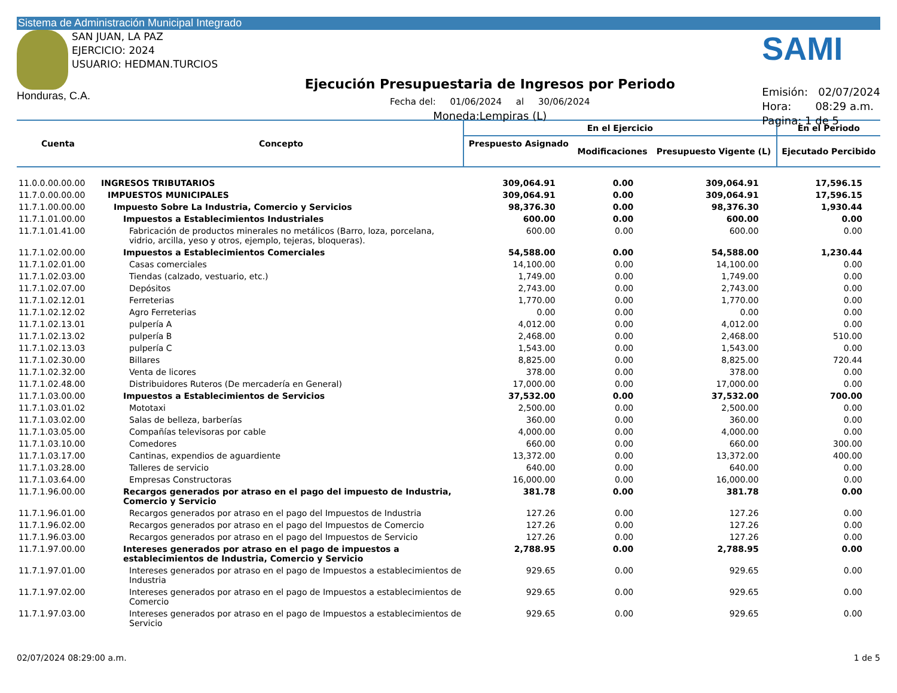Sistema de Administración Municipal Integrado
SAN JUAN, LA PAZ
EJERCICIO: 2024
USUARIO: HEDMAN.TURCIOS
Honduras, C.A.
Ejecución Presupuestaria de Ingresos por Periodo
Fecha del: 01/06/2024 al 30/06/2024
Moneda:Lempiras (L)
SAMI
Emisión: 02/07/2024
Hora: 08:29 a.m.
Pagina: 1 de 5
| Cuenta | Concepto | En el Ejercicio | | | En el Periodo |
| --- | --- | --- | --- | --- | --- |
| | | Prespuesto Asignado | Modificaciones | Presupuesto Vigente (L) | Ejecutado Percibido |
| 11.0.0.00.00.00 | INGRESOS TRIBUTARIOS | 309,064.91 | 0.00 | 309,064.91 | 17,596.15 |
| 11.7.0.00.00.00 | IMPUESTOS MUNICIPALES | 309,064.91 | 0.00 | 309,064.91 | 17,596.15 |
| 11.7.1.00.00.00 | Impuesto Sobre La Industria, Comercio y Servicios | 98,376.30 | 0.00 | 98,376.30 | 1,930.44 |
| 11.7.1.01.00.00 | Impuestos a Establecimientos Industriales | 600.00 | 0.00 | 600.00 | 0.00 |
| 11.7.1.01.41.00 | Fabricación de productos minerales no metálicos (Barro, loza, porcelana, vidrio, arcilla, yeso y otros, ejemplo, tejeras, bloqueras). | 600.00 | 0.00 | 600.00 | 0.00 |
| 11.7.1.02.00.00 | Impuestos a Establecimientos Comerciales | 54,588.00 | 0.00 | 54,588.00 | 1,230.44 |
| 11.7.1.02.01.00 | Casas comerciales | 14,100.00 | 0.00 | 14,100.00 | 0.00 |
| 11.7.1.02.03.00 | Tiendas (calzado, vestuario, etc.) | 1,749.00 | 0.00 | 1,749.00 | 0.00 |
| 11.7.1.02.07.00 | Depósitos | 2,743.00 | 0.00 | 2,743.00 | 0.00 |
| 11.7.1.02.12.01 | Ferreterias | 1,770.00 | 0.00 | 1,770.00 | 0.00 |
| 11.7.1.02.12.02 | Agro Ferreterias | 0.00 | 0.00 | 0.00 | 0.00 |
| 11.7.1.02.13.01 | pulpería A | 4,012.00 | 0.00 | 4,012.00 | 0.00 |
| 11.7.1.02.13.02 | pulpería B | 2,468.00 | 0.00 | 2,468.00 | 510.00 |
| 11.7.1.02.13.03 | pulpería C | 1,543.00 | 0.00 | 1,543.00 | 0.00 |
| 11.7.1.02.30.00 | Billares | 8,825.00 | 0.00 | 8,825.00 | 720.44 |
| 11.7.1.02.32.00 | Venta de licores | 378.00 | 0.00 | 378.00 | 0.00 |
| 11.7.1.02.48.00 | Distribuidores Ruteros (De mercadería en General) | 17,000.00 | 0.00 | 17,000.00 | 0.00 |
| 11.7.1.03.00.00 | Impuestos a Establecimientos de Servicios | 37,532.00 | 0.00 | 37,532.00 | 700.00 |
| 11.7.1.03.01.02 | Mototaxi | 2,500.00 | 0.00 | 2,500.00 | 0.00 |
| 11.7.1.03.02.00 | Salas de belleza, barberías | 360.00 | 0.00 | 360.00 | 0.00 |
| 11.7.1.03.05.00 | Compañías televisoras por cable | 4,000.00 | 0.00 | 4,000.00 | 0.00 |
| 11.7.1.03.10.00 | Comedores | 660.00 | 0.00 | 660.00 | 300.00 |
| 11.7.1.03.17.00 | Cantinas, expendios de aguardiente | 13,372.00 | 0.00 | 13,372.00 | 400.00 |
| 11.7.1.03.28.00 | Talleres de servicio | 640.00 | 0.00 | 640.00 | 0.00 |
| 11.7.1.03.64.00 | Empresas Constructoras | 16,000.00 | 0.00 | 16,000.00 | 0.00 |
| 11.7.1.96.00.00 | Recargos generados por atraso en el pago del impuesto de Industria, Comercio y Servicio | 381.78 | 0.00 | 381.78 | 0.00 |
| 11.7.1.96.01.00 | Recargos generados por atraso en el pago del Impuestos de Industria | 127.26 | 0.00 | 127.26 | 0.00 |
| 11.7.1.96.02.00 | Recargos generados por atraso en el pago del Impuestos de Comercio | 127.26 | 0.00 | 127.26 | 0.00 |
| 11.7.1.96.03.00 | Recargos generados por atraso en el pago del Impuestos de Servicio | 127.26 | 0.00 | 127.26 | 0.00 |
| 11.7.1.97.00.00 | Intereses generados por atraso en el pago de impuestos a establecimientos de Industria, Comercio y Servicio | 2,788.95 | 0.00 | 2,788.95 | 0.00 |
| 11.7.1.97.01.00 | Intereses generados por atraso en el pago de Impuestos a establecimientos de Industria | 929.65 | 0.00 | 929.65 | 0.00 |
| 11.7.1.97.02.00 | Intereses generados por atraso en el pago de Impuestos a establecimientos de Comercio | 929.65 | 0.00 | 929.65 | 0.00 |
| 11.7.1.97.03.00 | Intereses generados por atraso en el pago de Impuestos a establecimientos de Servicio | 929.65 | 0.00 | 929.65 | 0.00 |
02/07/2024 08:29:00 a.m. 1 de 5